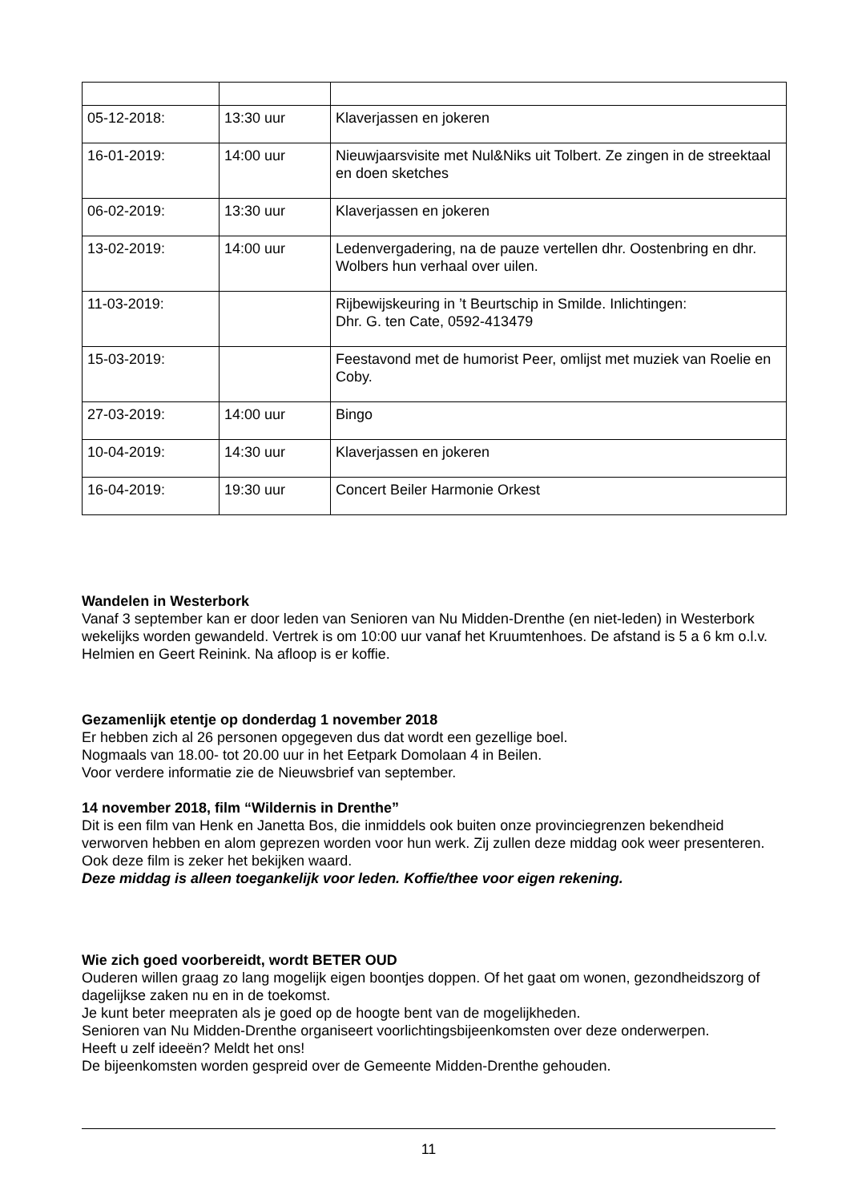| 05-12-2018: | 13:30 uur | Klaverjassen en jokeren |
| 16-01-2019: | 14:00 uur | Nieuwjaarsvisite met Nul&Niks uit Tolbert. Ze zingen in de streektaal en doen sketches |
| 06-02-2019: | 13:30 uur | Klaverjassen en jokeren |
| 13-02-2019: | 14:00 uur | Ledenvergadering, na de pauze vertellen dhr. Oostenbring en dhr. Wolbers hun verhaal over uilen. |
| 11-03-2019: | | Rijbewijskeuring in ’t Beurtschip in Smilde. Inlichtingen: Dhr. G. ten Cate, 0592-413479 |
| 15-03-2019: | | Feestavond met de humorist Peer, omlijst met muziek van Roelie en Coby. |
| 27-03-2019: | 14:00 uur | Bingo |
| 10-04-2019: | 14:30 uur | Klaverjassen en jokeren |
| 16-04-2019: | 19:30 uur | Concert Beiler Harmonie Orkest |
Wandelen in Westerbork
Vanaf 3 september kan er door leden van Senioren van Nu Midden-Drenthe (en niet-leden) in Westerbork wekelijks worden gewandeld. Vertrek is om 10:00 uur vanaf het Kruumtenhoes. De afstand is 5 a 6 km o.l.v. Helmien en Geert Reinink. Na afloop is er koffie.
Gezamenlijk etentje op donderdag 1 november 2018
Er hebben zich al 26 personen opgegeven dus dat wordt een gezellige boel.
Nogmaals van 18.00- tot 20.00 uur in het Eetpark Domolaan 4 in Beilen.
Voor verdere informatie zie de Nieuwsbrief van september.
14 november 2018, film “Wildernis in Drenthe”
Dit is een film van Henk en Janetta Bos, die inmiddels ook buiten onze provinciegrenzen bekendheid verworven hebben en alom geprezen worden voor hun werk. Zij zullen deze middag ook weer presenteren. Ook deze film is zeker het bekijken waard.
Deze middag is alleen toegankelijk voor leden. Koffie/thee voor eigen rekening.
Wie zich goed voorbereidt, wordt BETER OUD
Ouderen willen graag zo lang mogelijk eigen boontjes doppen. Of het gaat om wonen, gezondheidszorg of dagelijkse zaken nu en in de toekomst.
Je kunt beter meepraten als je goed op de hoogte bent van de mogelijkheden.
Senioren van Nu Midden-Drenthe organiseert voorlichtingsbijeenkomsten over deze onderwerpen.
Heeft u zelf ideeën? Meldt het ons!
De bijeenkomsten worden gespreid over de Gemeente Midden-Drenthe gehouden.
11